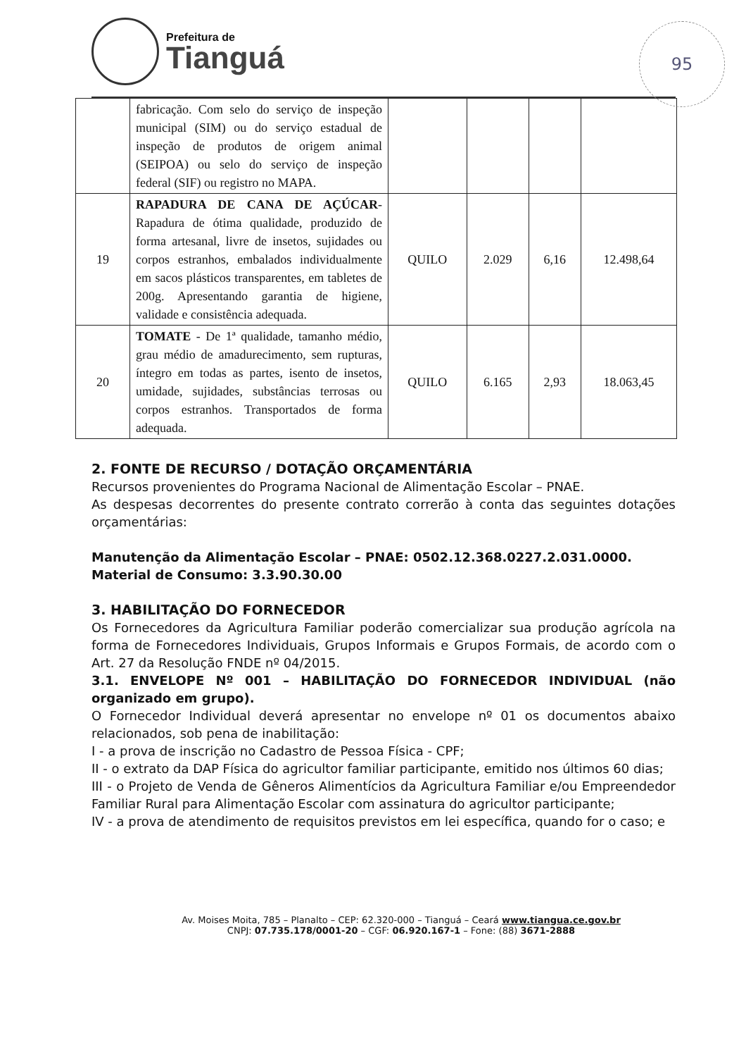Prefeitura de
Tianguá
95
| | fabricação. Com selo do serviço de inspeção municipal (SIM) ou do serviço estadual de inspeção de produtos de origem animal (SEIPOA) ou selo do serviço de inspeção federal (SIF) ou registro no MAPA. | | | | |
| 19 | RAPADURA DE CANA DE AÇÚCAR - Rapadura de ótima qualidade, produzido de forma artesanal, livre de insetos, sujidades ou corpos estranhos, embalados individualmente em sacos plásticos transparentes, em tabletes de 200g. Apresentando garantia de higiene, validade e consistência adequada. | QUILO | 2.029 | 6,16 | 12.498,64 |
| 20 | TOMATE - De 1ª qualidade, tamanho médio, grau médio de amadurecimento, sem rupturas, íntegro em todas as partes, isento de insetos, umidade, sujidades, substâncias terrosas ou corpos estranhos. Transportados de forma adequada. | QUILO | 6.165 | 2,93 | 18.063,45 |
2. FONTE DE RECURSO / DOTAÇÃO ORÇAMENTÁRIA
Recursos provenientes do Programa Nacional de Alimentação Escolar – PNAE.
As despesas decorrentes do presente contrato correrão à conta das seguintes dotações orçamentárias:
Manutenção da Alimentação Escolar – PNAE: 0502.12.368.0227.2.031.0000.
Material de Consumo: 3.3.90.30.00
3. HABILITAÇÃO DO FORNECEDOR
Os Fornecedores da Agricultura Familiar poderão comercializar sua produção agrícola na forma de Fornecedores Individuais, Grupos Informais e Grupos Formais, de acordo com o Art. 27 da Resolução FNDE nº 04/2015.
3.1. ENVELOPE Nº 001 – HABILITAÇÃO DO FORNECEDOR INDIVIDUAL (não organizado em grupo).
O Fornecedor Individual deverá apresentar no envelope nº 01 os documentos abaixo relacionados, sob pena de inabilitação:
I - a prova de inscrição no Cadastro de Pessoa Física - CPF;
II - o extrato da DAP Física do agricultor familiar participante, emitido nos últimos 60 dias;
III - o Projeto de Venda de Gêneros Alimentícios da Agricultura Familiar e/ou Empreendedor Familiar Rural para Alimentação Escolar com assinatura do agricultor participante;
IV - a prova de atendimento de requisitos previstos em lei específica, quando for o caso; e
Av. Moises Moita, 785 – Planalto – CEP: 62.320-000 – Tianguá – Ceará www.tiangua.ce.gov.br
CNPJ: 07.735.178/0001-20 – CGF: 06.920.167-1 – Fone: (88) 3671-2888